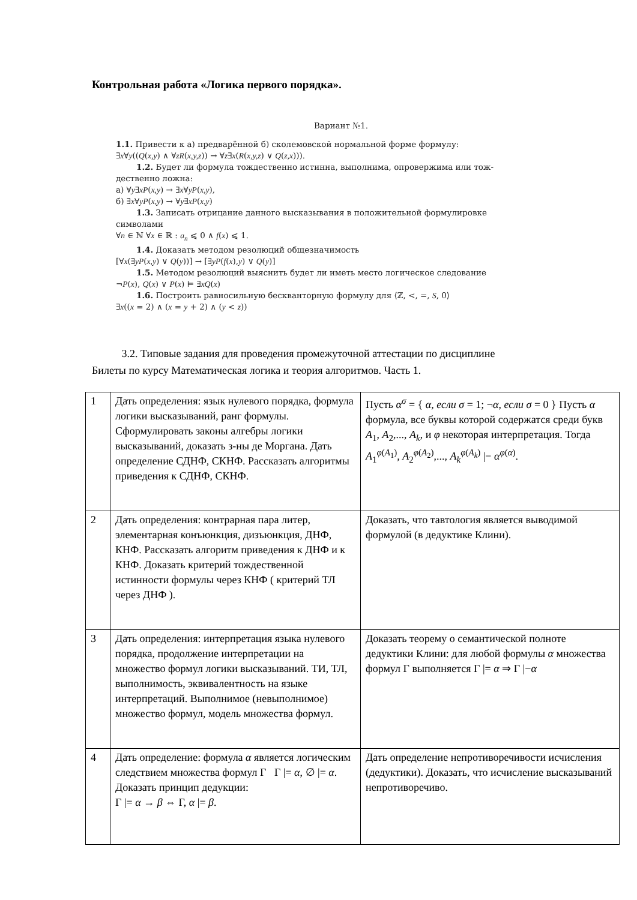Контрольная работа «Логика первого порядка».
Вариант №1.
1.1. Привести к а) предварённой б) сколемовской нормальной форме формулу:
∃x∀y((Q(x,y) ∧ ∀zR(x,y,z)) → ∀z∃x(R(x,y,z) ∨ Q(z,x))).
1.2. Будет ли формула тождественно истинна, выполнима, опровержима или тож-
дественно ложна:
а) ∀y∃xP(x,y) → ∃x∀yP(x,y),
б) ∃x∀yP(x,y) → ∀y∃xP(x,y)
1.3. Записать отрицание данного высказывания в положительной формулировке
символами
∀n ∈ ℕ ∀x ∈ ℝ : a<sub>n</sub> ⩽ 0 ∧ f(x) ⩽ 1.
1.4. Доказать методом резолюций общезначимость
[∀x(∃yP(x,y) ∨ Q(y))] → [∃yP(f(x),y) ∨ Q(y)]
1.5. Методом резолюций выяснить будет ли иметь место логическое следование
¬P(x), Q(x) ∨ P(x) ⊨ ∃xQ(x)
1.6. Построить равносильную бескванторную формулу для ⟨ℤ, <, =, S, 0⟩
∃x((x = 2) ∧ (x = y + 2) ∧ (y < z))
3.2. Типовые задания для проведения промежуточной аттестации по дисциплине
Билеты по курсу Математическая логика и теория алгоритмов. Часть 1.
| 1 | Дать определения: язык нулевого порядка, формула логики высказываний, ранг формулы. Сформулировать законы алгебры логики высказываний, доказать з-ны де Моргана. Дать определение СДНФ, СКНФ. Рассказать алгоритмы приведения к СДНФ, СКНФ. | Пусть α<sup>σ</sup> = { α , если σ = 1; ¬ α , если σ = 0 } Пусть α формула, все буквы которой содержатся среди букв A<sub>1</sub>, A<sub>2</sub>,..., A<sub>k</sub> , и φ некоторая интерпретация. Тогда A<sub>1</sub><sup>φ(A<sub>1</sub>)</sup>, A<sub>2</sub><sup>φ(A<sub>2</sub>)</sup>,..., A<sub>k</sub><sup>φ(A<sub>k</sub>)</sup> /− α<sup>φ(α)</sup>. |
| 2 | Дать определения: контрарная пара литер, элементарная конъюнкция, дизъюнкция, ДНФ, КНФ. Рассказать алгоритм приведения к ДНФ и к КНФ. Доказать критерий тождественной истинности формулы через КНФ ( критерий ТЛ через ДНФ ). | Доказать, что тавтология является выводимой формулой (в дедуктике Клини). |
| 3 | Дать определения: интерпретация языка нулевого порядка, продолжение интерпретации на множество формул логики высказываний. ТИ, ТЛ, выполнимость, эквивалентность на языке интерпретаций. Выполнимое (невыполнимое) множество формул, модель множества формул. | Доказать теорему о семантической полноте дедуктики Клини: для любой формулы α множества формул Γ выполняется Γ /= α ⇒ Γ /− α |
| 4 | Дать определение: формула α является логическим следствием множества формул Γ Γ /= α , ∅ /= α . Доказать принцип дедукции: Γ /= α → β ⇔ Γ, α /= β . | Дать определение непротиворечивости исчисления (дедуктики). Доказать, что исчисление высказываний непротиворечиво. |